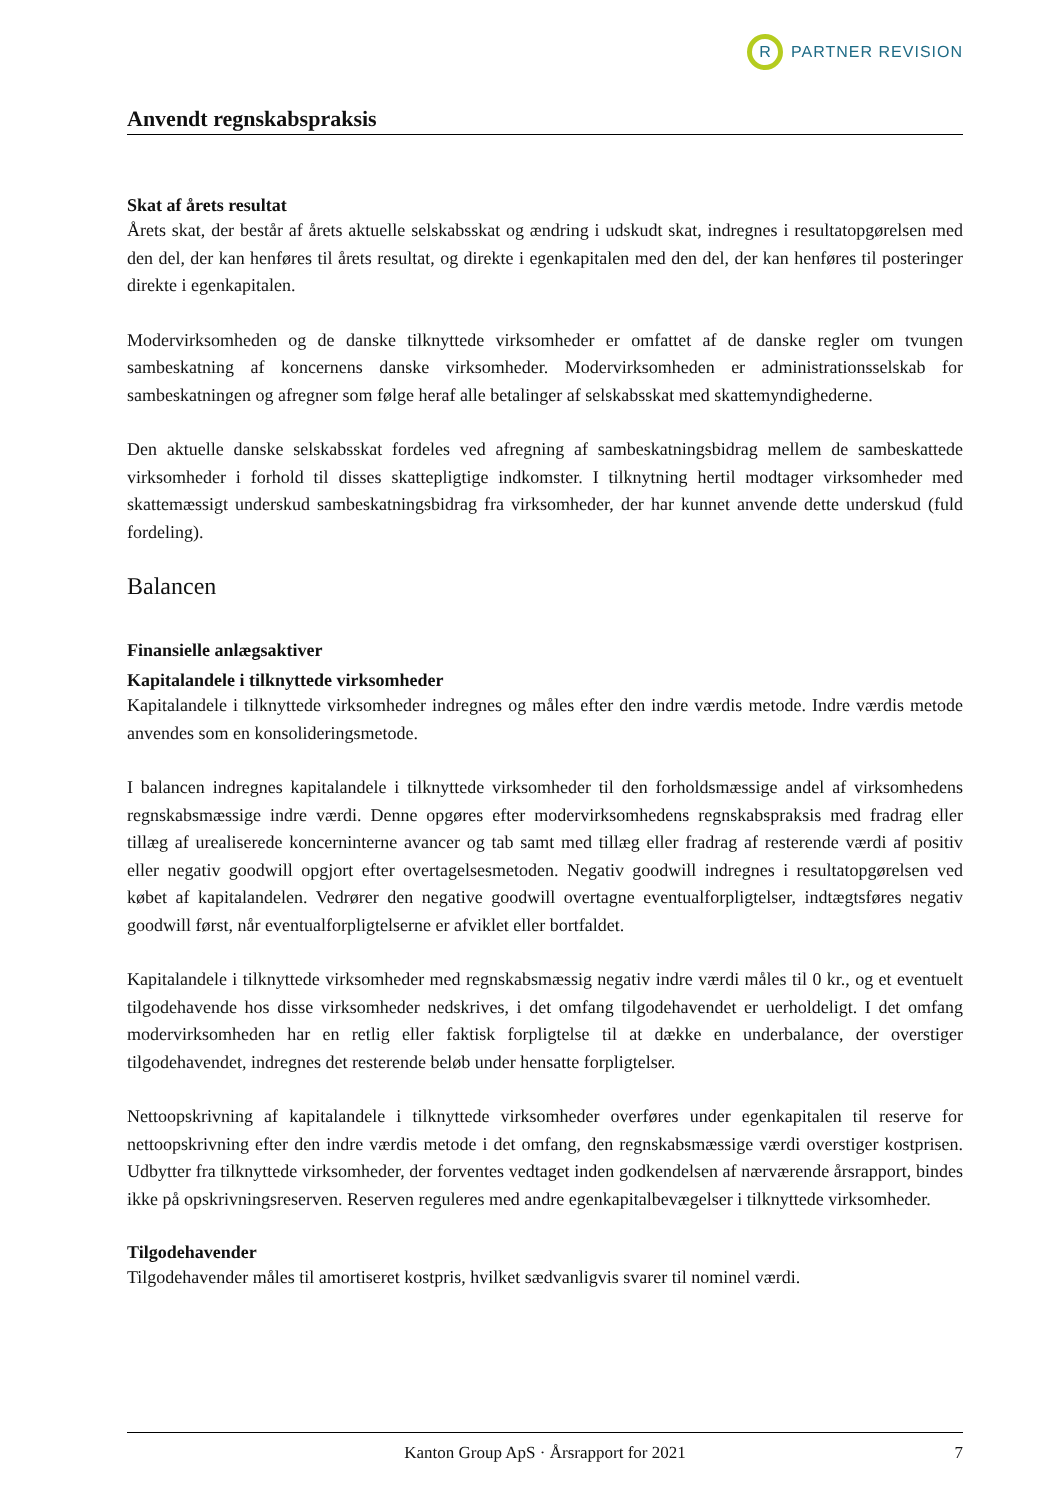R
PARTNER REVISION
Anvendt regnskabspraksis
Skat af årets resultat
Årets skat, der består af årets aktuelle selskabsskat og ændring i udskudt skat, indregnes i resultatopgørelsen med den del, der kan henføres til årets resultat, og direkte i egenkapitalen med den del, der kan henføres til posteringer direkte i egenkapitalen.
Modervirksomheden og de danske tilknyttede virksomheder er omfattet af de danske regler om tvungen sambeskatning af koncernens danske virksomheder. Modervirksomheden er administrationsselskab for sambeskatningen og afregner som følge heraf alle betalinger af selskabsskat med skattemyndighederne.
Den aktuelle danske selskabsskat fordeles ved afregning af sambeskatningsbidrag mellem de sambeskattede virksomheder i forhold til disses skattepligtige indkomster. I tilknytning hertil modtager virksomheder med skattemæssigt underskud sambeskatningsbidrag fra virksomheder, der har kunnet anvende dette underskud (fuld fordeling).
Balancen
Finansielle anlægsaktiver
Kapitalandele i tilknyttede virksomheder
Kapitalandele i tilknyttede virksomheder indregnes og måles efter den indre værdis metode. Indre værdis metode anvendes som en konsolideringsmetode.
I balancen indregnes kapitalandele i tilknyttede virksomheder til den forholdsmæssige andel af virksomhedens regnskabsmæssige indre værdi. Denne opgøres efter modervirksomhedens regnskabspraksis med fradrag eller tillæg af urealiserede koncerninterne avancer og tab samt med tillæg eller fradrag af resterende værdi af positiv eller negativ goodwill opgjort efter overtagelsesmetoden. Negativ goodwill indregnes i resultatopgørelsen ved købet af kapitalandelen. Vedrører den negative goodwill overtagne eventualforpligtelser, indtægtsføres negativ goodwill først, når eventualforpligtelserne er afviklet eller bortfaldet.
Kapitalandele i tilknyttede virksomheder med regnskabsmæssig negativ indre værdi måles til 0 kr., og et eventuelt tilgodehavende hos disse virksomheder nedskrives, i det omfang tilgodehavendet er uerholdeligt. I det omfang modervirksomheden har en retlig eller faktisk forpligtelse til at dække en underbalance, der overstiger tilgodehavendet, indregnes det resterende beløb under hensatte forpligtelser.
Nettoopskrivning af kapitalandele i tilknyttede virksomheder overføres under egenkapitalen til reserve for nettoopskrivning efter den indre værdis metode i det omfang, den regnskabsmæssige værdi overstiger kostprisen. Udbytter fra tilknyttede virksomheder, der forventes vedtaget inden godkendelsen af nærværende årsrapport, bindes ikke på opskrivningsreserven. Reserven reguleres med andre egenkapitalbevægelser i tilknyttede virksomheder.
Tilgodehavender
Tilgodehavender måles til amortiseret kostpris, hvilket sædvanligvis svarer til nominel værdi.
Kanton Group ApS · Årsrapport for 2021 7